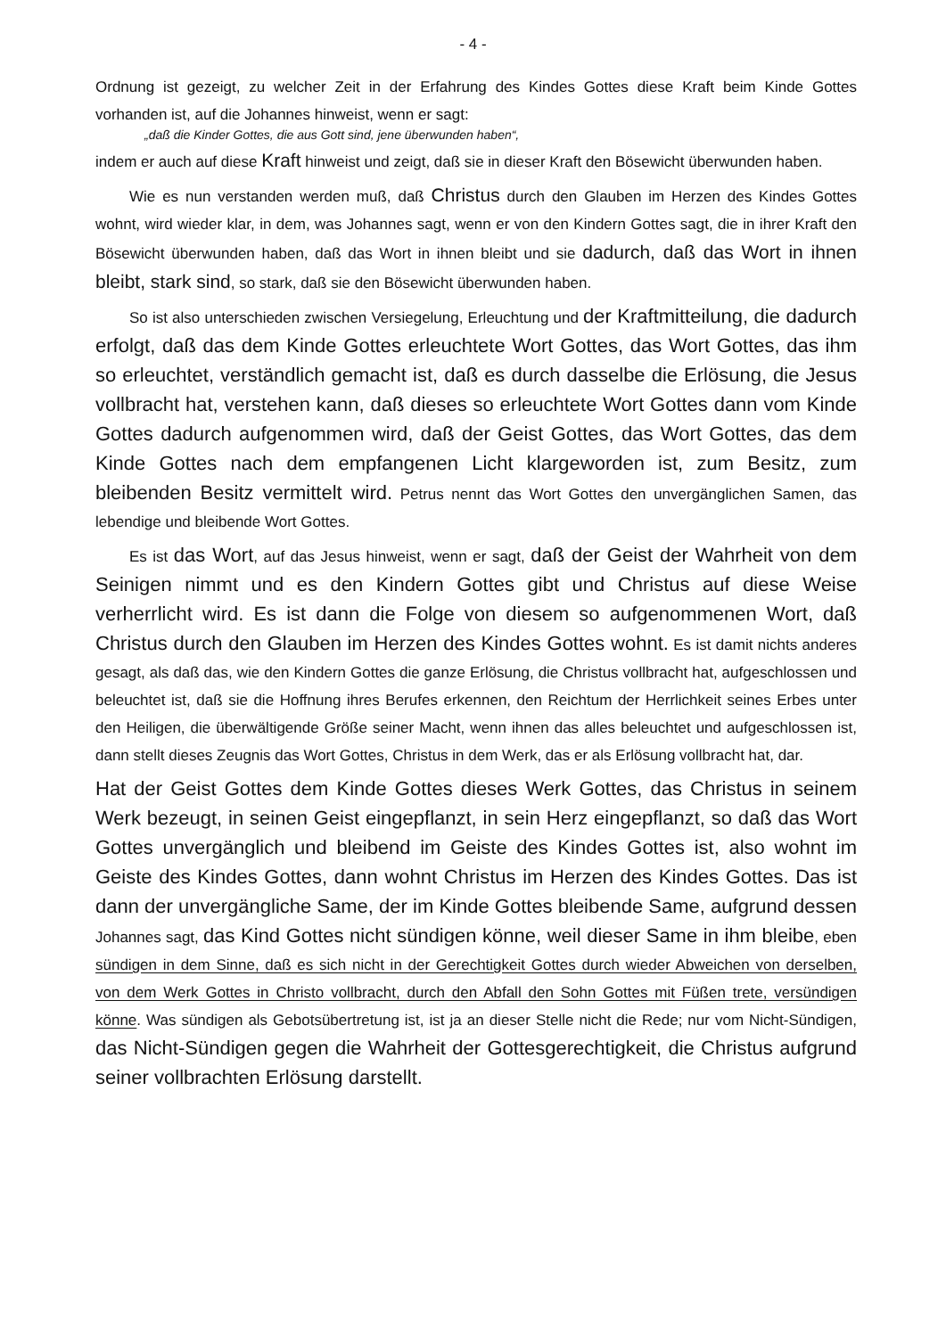- 4 -
Ordnung ist gezeigt, zu welcher Zeit in der Erfahrung des Kindes Gottes diese Kraft beim Kinde Gottes vorhanden ist, auf die Johannes hinweist, wenn er sagt:
„daß die Kinder Gottes, die aus Gott sind, jene überwunden haben“,
indem er auch auf diese Kraft hinweist und zeigt, daß sie in dieser Kraft den Bösewicht überwunden haben.
Wie es nun verstanden werden muß, daß Christus durch den Glauben im Herzen des Kindes Gottes wohnt, wird wieder klar, in dem, was Johannes sagt, wenn er von den Kindern Gottes sagt, die in ihrer Kraft den Bösewicht überwunden haben, daß das Wort in ihnen bleibt und sie dadurch, daß das Wort in ihnen bleibt, stark sind, so stark, daß sie den Bösewicht überwunden haben.
So ist also unterschieden zwischen Versiegelung, Erleuchtung und der Kraftmitteilung, die dadurch erfolgt, daß das dem Kinde Gottes erleuchtete Wort Gottes, das Wort Gottes, das ihm so erleuchtet, verständlich gemacht ist, daß es durch dasselbe die Erlösung, die Jesus vollbracht hat, verstehen kann, daß dieses so erleuchtete Wort Gottes dann vom Kinde Gottes dadurch aufgenommen wird, daß der Geist Gottes, das Wort Gottes, das dem Kinde Gottes nach dem empfangenen Licht klargeworden ist, zum Besitz, zum bleibenden Besitz vermittelt wird. Petrus nennt das Wort Gottes den unvergänglichen Samen, das lebendige und bleibende Wort Gottes.
Es ist das Wort, auf das Jesus hinweist, wenn er sagt, daß der Geist der Wahrheit von dem Seinigen nimmt und es den Kindern Gottes gibt und Christus auf diese Weise verherrlicht wird. Es ist dann die Folge von diesem so aufgenommenen Wort, daß Christus durch den Glauben im Herzen des Kindes Gottes wohnt. Es ist damit nichts anderes gesagt, als daß das, wie den Kindern Gottes die ganze Erlösung, die Christus vollbracht hat, aufgeschlossen und beleuchtet ist, daß sie die Hoffnung ihres Berufes erkennen, den Reichtum der Herrlichkeit seines Erbes unter den Heiligen, die überwältigende Größe seiner Macht, wenn ihnen das alles beleuchtet und aufgeschlossen ist, dann stellt dieses Zeugnis das Wort Gottes, Christus in dem Werk, das er als Erlösung vollbracht hat, dar.
Hat der Geist Gottes dem Kinde Gottes dieses Werk Gottes, das Christus in seinem Werk bezeugt, in seinen Geist eingepflanzt, in sein Herz eingepflanzt, so daß das Wort Gottes unvergänglich und bleibend im Geiste des Kindes Gottes ist, also wohnt im Geiste des Kindes Gottes, dann wohnt Christus im Herzen des Kindes Gottes. Das ist dann der unvergängliche Same, der im Kinde Gottes bleibende Same, aufgrund dessen Johannes sagt, das Kind Gottes nicht sündigen könne, weil dieser Same in ihm bleibe, eben sündigen in dem Sinne, daß es sich nicht in der Gerechtigkeit Gottes durch wieder Abweichen von derselben, von dem Werk Gottes in Christo vollbracht, durch den Abfall den Sohn Gottes mit Füßen trete, versündigen könne. Was sündigen als Gebotsübertretung ist, ist ja an dieser Stelle nicht die Rede; nur vom Nicht-Sündigen, das Nicht-Sündigen gegen die Wahrheit der Gottesgerechtigkeit, die Christus aufgrund seiner vollbrachten Erlösung darstellt.